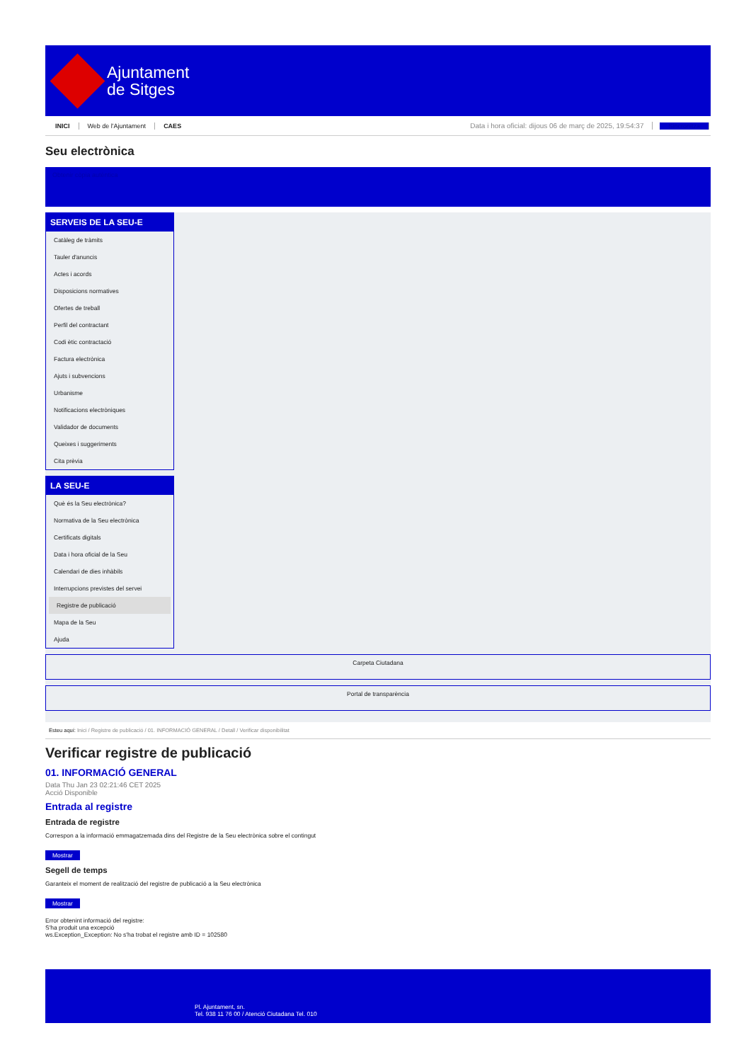Ajuntament
de Sitges
INICI Web de l'Ajuntament CAES Data i hora oficial: dijous 06 de març de 2025, 19:54:37 Sincronitza
Seu electrònica
Obtenir còpia autèntica
SERVEIS DE LA SEU-E
Catàleg de tràmits
Tauler d'anuncis
Actes i acords
Disposicions normatives
Ofertes de treball
Perfil del contractant
Codi ètic contractació
Factura electrònica
Ajuts i subvencions
Urbanisme
Notificacions electròniques
Validador de documents
Queixes i suggeriments
Cita prèvia
LA SEU-E
Què és la Seu electrònica?
Normativa de la Seu electrònica
Certificats digitals
Data i hora oficial de la Seu
Calendari de dies inhàbils
Interrupcions previstes del servei
Registre de publicació
Mapa de la Seu
Ajuda
Carpeta Ciutadana
Portal de transparència
Esteu aquí: Inici / Registre de publicació / 01. INFORMACIÓ GENERAL / Detall / Verificar disponibilitat
Verificar registre de publicació
01. INFORMACIÓ GENERAL
Data Thu Jan 23 02:21:46 CET 2025
Acció Disponible
Entrada al registre
Entrada de registre
Correspon a la informació emmagatzemada dins del Registre de la Seu electrònica sobre el contingut
Mostrar
Segell de temps
Garanteix el moment de realització del registre de publicació a la Seu electrònica
Mostrar
Error obtenint informació del registre:
S'ha produit una excepció
ws.Exception_Exception: No s'ha trobat el registre amb ID = 102580
Pl. Ajuntament, sn.
Tel. 938 11 76 00 / Atenció Ciutadana Tel. 010